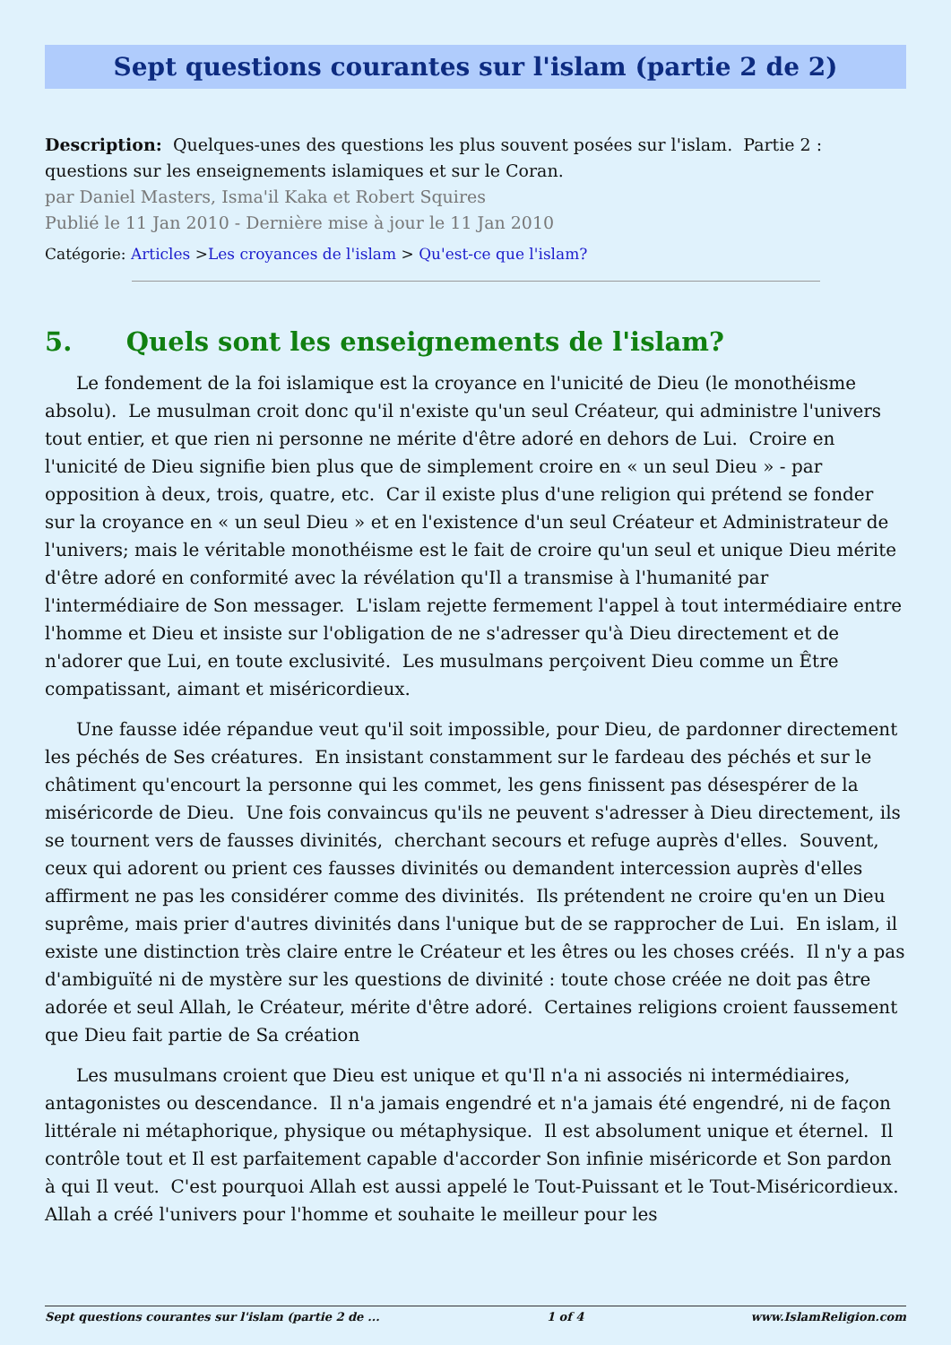Sept questions courantes sur l'islam (partie 2 de 2)
Description: Quelques-unes des questions les plus souvent posées sur l'islam. Partie 2 : questions sur les enseignements islamiques et sur le Coran.
par Daniel Masters, Isma'il Kaka et Robert Squires
Publié le 11 Jan 2010 - Dernière mise à jour le 11 Jan 2010
Catégorie: Articles >Les croyances de l'islam > Qu'est-ce que l'islam?
5. Quels sont les enseignements de l'islam?
Le fondement de la foi islamique est la croyance en l'unicité de Dieu (le monothéisme absolu). Le musulman croit donc qu'il n'existe qu'un seul Créateur, qui administre l'univers tout entier, et que rien ni personne ne mérite d'être adoré en dehors de Lui. Croire en l'unicité de Dieu signifie bien plus que de simplement croire en « un seul Dieu » - par opposition à deux, trois, quatre, etc. Car il existe plus d'une religion qui prétend se fonder sur la croyance en « un seul Dieu » et en l'existence d'un seul Créateur et Administrateur de l'univers; mais le véritable monothéisme est le fait de croire qu'un seul et unique Dieu mérite d'être adoré en conformité avec la révélation qu'Il a transmise à l'humanité par l'intermédiaire de Son messager. L'islam rejette fermement l'appel à tout intermédiaire entre l'homme et Dieu et insiste sur l'obligation de ne s'adresser qu'à Dieu directement et de n'adorer que Lui, en toute exclusivité. Les musulmans perçoivent Dieu comme un Être compatissant, aimant et miséricordieux.
Une fausse idée répandue veut qu'il soit impossible, pour Dieu, de pardonner directement les péchés de Ses créatures. En insistant constamment sur le fardeau des péchés et sur le châtiment qu'encourt la personne qui les commet, les gens finissent pas désespérer de la miséricorde de Dieu. Une fois convaincus qu'ils ne peuvent s'adresser à Dieu directement, ils se tournent vers de fausses divinités, cherchant secours et refuge auprès d'elles. Souvent, ceux qui adorent ou prient ces fausses divinités ou demandent intercession auprès d'elles affirment ne pas les considérer comme des divinités. Ils prétendent ne croire qu'en un Dieu suprême, mais prier d'autres divinités dans l'unique but de se rapprocher de Lui. En islam, il existe une distinction très claire entre le Créateur et les êtres ou les choses créés. Il n'y a pas d'ambiguïté ni de mystère sur les questions de divinité : toute chose créée ne doit pas être adorée et seul Allah, le Créateur, mérite d'être adoré. Certaines religions croient faussement que Dieu fait partie de Sa création
Les musulmans croient que Dieu est unique et qu'Il n'a ni associés ni intermédiaires, antagonistes ou descendance. Il n'a jamais engendré et n'a jamais été engendré, ni de façon littérale ni métaphorique, physique ou métaphysique. Il est absolument unique et éternel. Il contrôle tout et Il est parfaitement capable d'accorder Son infinie miséricorde et Son pardon à qui Il veut. C'est pourquoi Allah est aussi appelé le Tout-Puissant et le Tout-Miséricordieux. Allah a créé l'univers pour l'homme et souhaite le meilleur pour les
Sept questions courantes sur l'islam (partie 2 de ... 1 of 4 www.IslamReligion.com